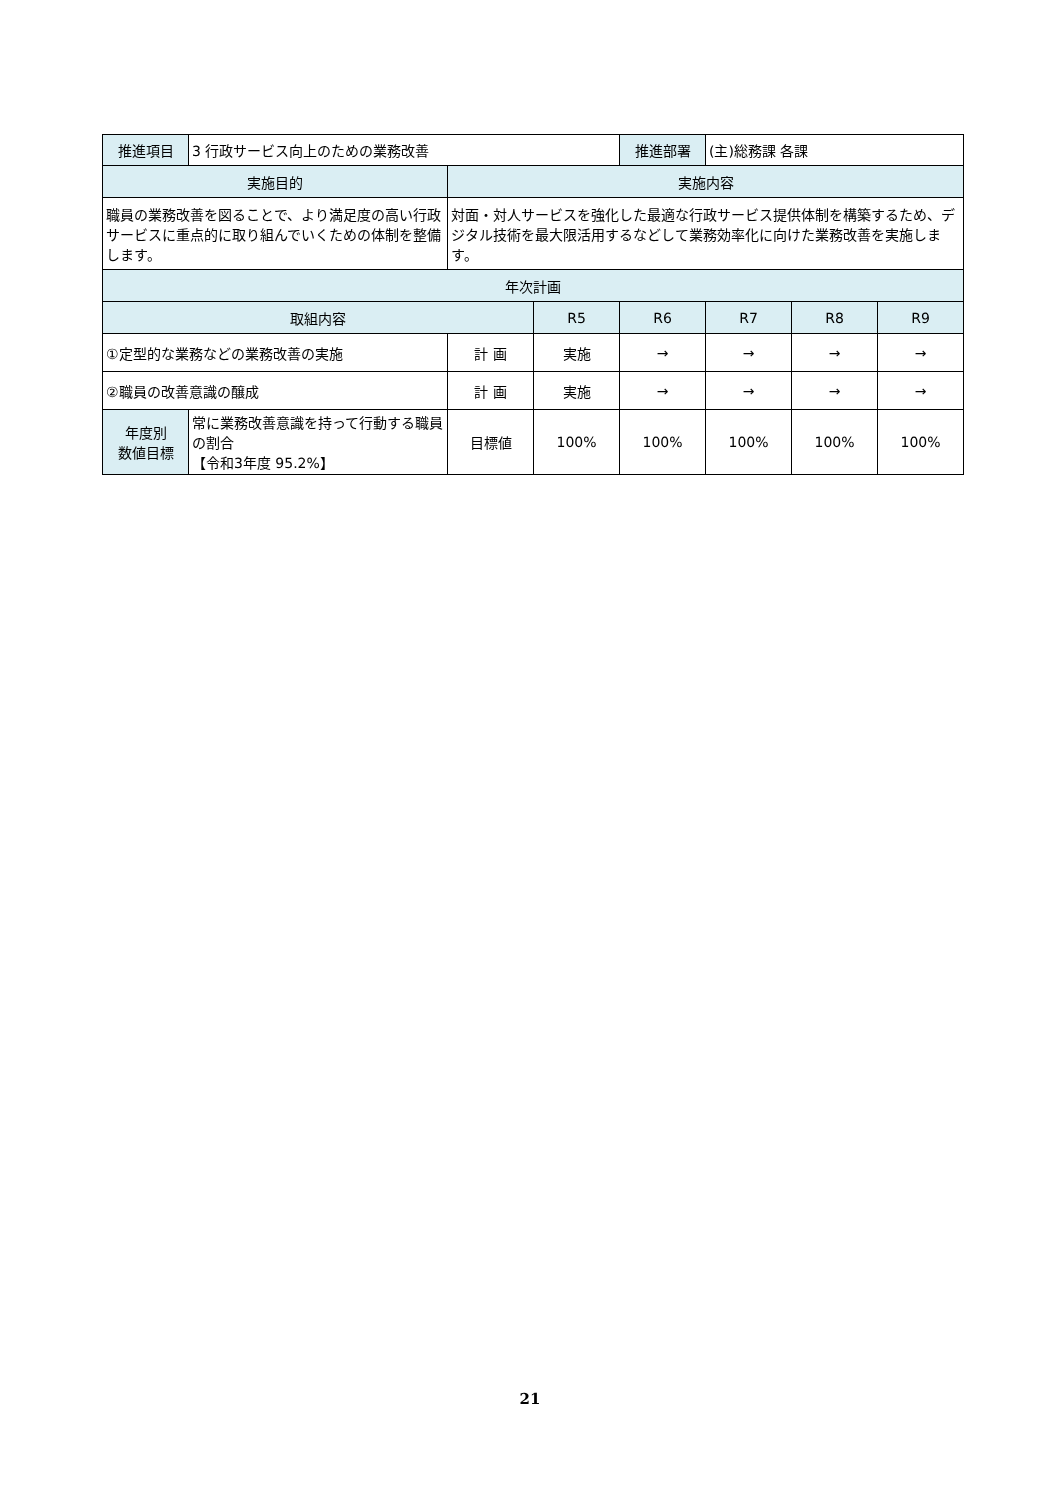| 推進項目 | 3 行政サービス向上のための業務改善 | | | 推進部署 | (主)総務課 各課 | | |
| 実施目的 | | 実施内容 | | | | | |
| 職員の業務改善を図ることで、より満足度の高い行政サービスに重点的に取り組んでいくための体制を整備します。 | | 対面・対人サービスを強化した最適な行政サービス提供体制を構築するため、デジタル技術を最大限活用するなどして業務効率化に向けた業務改善を実施します。 | | | | | |
| 年次計画 | | | | | | | |
| 取組内容 | | | R5 | R6 | R7 | R8 | R9 |
| ①定型的な業務などの業務改善の実施 | | 計 画 | 実施 | → | → | → | → |
| ②職員の改善意識の醸成 | | 計 画 | 実施 | → | → | → | → |
| 年度別 数値目標 | 常に業務改善意識を持って行動する職員の割合 【令和3年度 95.2%】 | 目標値 | 100% | 100% | 100% | 100% | 100% |
21